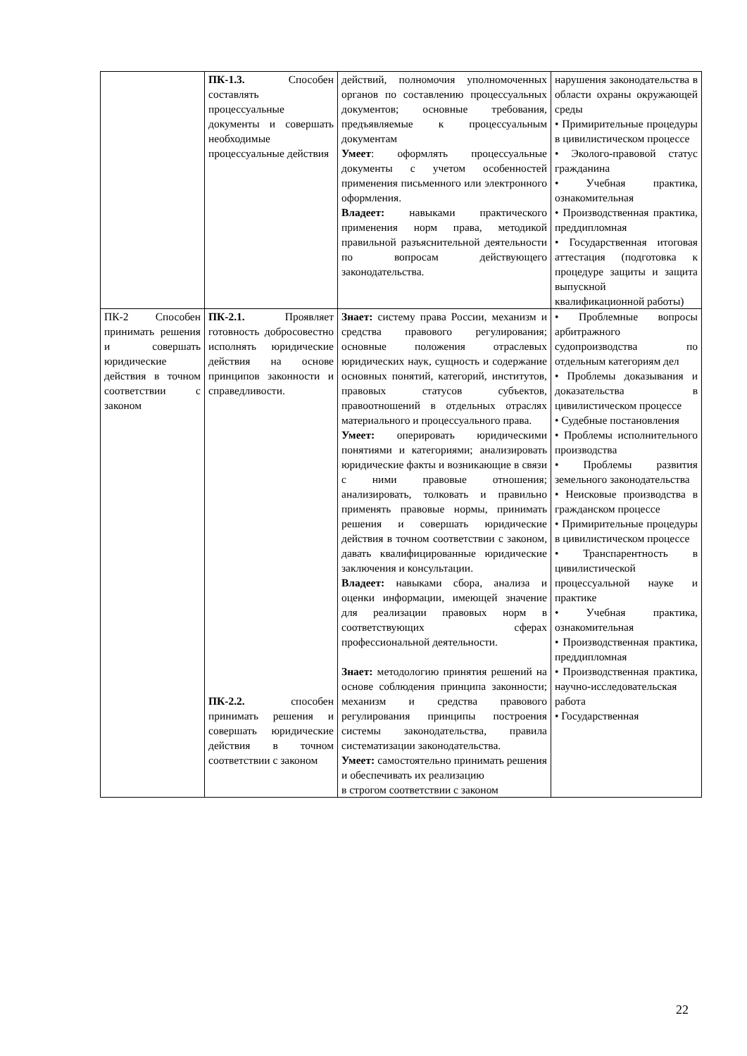| | ПК-1.3. Способен составлять процессуальные документы и совершать необходимые процессуальные действия | действий, полномочия уполномоченных органов по составлению процессуальных документов; основные требования, предъявляемые к процессуальным документам Умеет : оформлять процессуальные документы с учетом особенностей применения письменного или электронного оформления. Владеет: навыками практического применения норм права, методикой правильной разъяснительной деятельности по вопросам действующего законодательства. | нарушения законодательства в области охраны окружающей среды • Примирительные процедуры в цивилистическом процессе • Эколого-правовой статус гражданина • Учебная практика, ознакомительная • Производственная практика, преддипломная • Государственная итоговая аттестация (подготовка к процедуре защиты и защита выпускной квалификационной работы) |
| ПК-2 Способен принимать решения и совершать юридические действия в точном соответствии с законом | ПК-2.1. Проявляет готовность добросовестно исполнять юридические действия на основе принципов законности и справедливости. ПК-2.2. способен принимать решения и совершать юридические действия в точном соответствии с законом | Знает: систему права России, механизм и средства правового регулирования; основные положения отраслевых юридических наук, сущность и содержание основных понятий, категорий, институтов, правовых статусов субъектов, правоотношений в отдельных отраслях материального и процессуального права. Умеет: оперировать юридическими понятиями и категориями; анализировать юридические факты и возникающие в связи с ними правовые отношения; анализировать, толковать и правильно применять правовые нормы, принимать решения и совершать юридические действия в точном соответствии с законом, давать квалифицированные юридические заключения и консультации. Владеет: навыками сбора, анализа и оценки информации, имеющей значение для реализации правовых норм в соответствующих сферах профессиональной деятельности. Знает: методологию принятия решений на основе соблюдения принципа законности; механизм и средства правового регулирования принципы построения системы законодательства, правила систематизации законодательства. Умеет: самостоятельно принимать решения и обеспечивать их реализацию в строгом соответствии с законом | • Проблемные вопросы арбитражного судопроизводства по отдельным категориям дел • Проблемы доказывания и доказательства в цивилистическом процессе • Судебные постановления • Проблемы исполнительного производства • Проблемы развития земельного законодательства • Неисковые производства в гражданском процессе • Примирительные процедуры в цивилистическом процессе • Транспарентность в цивилистической процессуальной науке и практике • Учебная практика, ознакомительная • Производственная практика, преддипломная • Производственная практика, научно-исследовательская работа • Государственная |
22